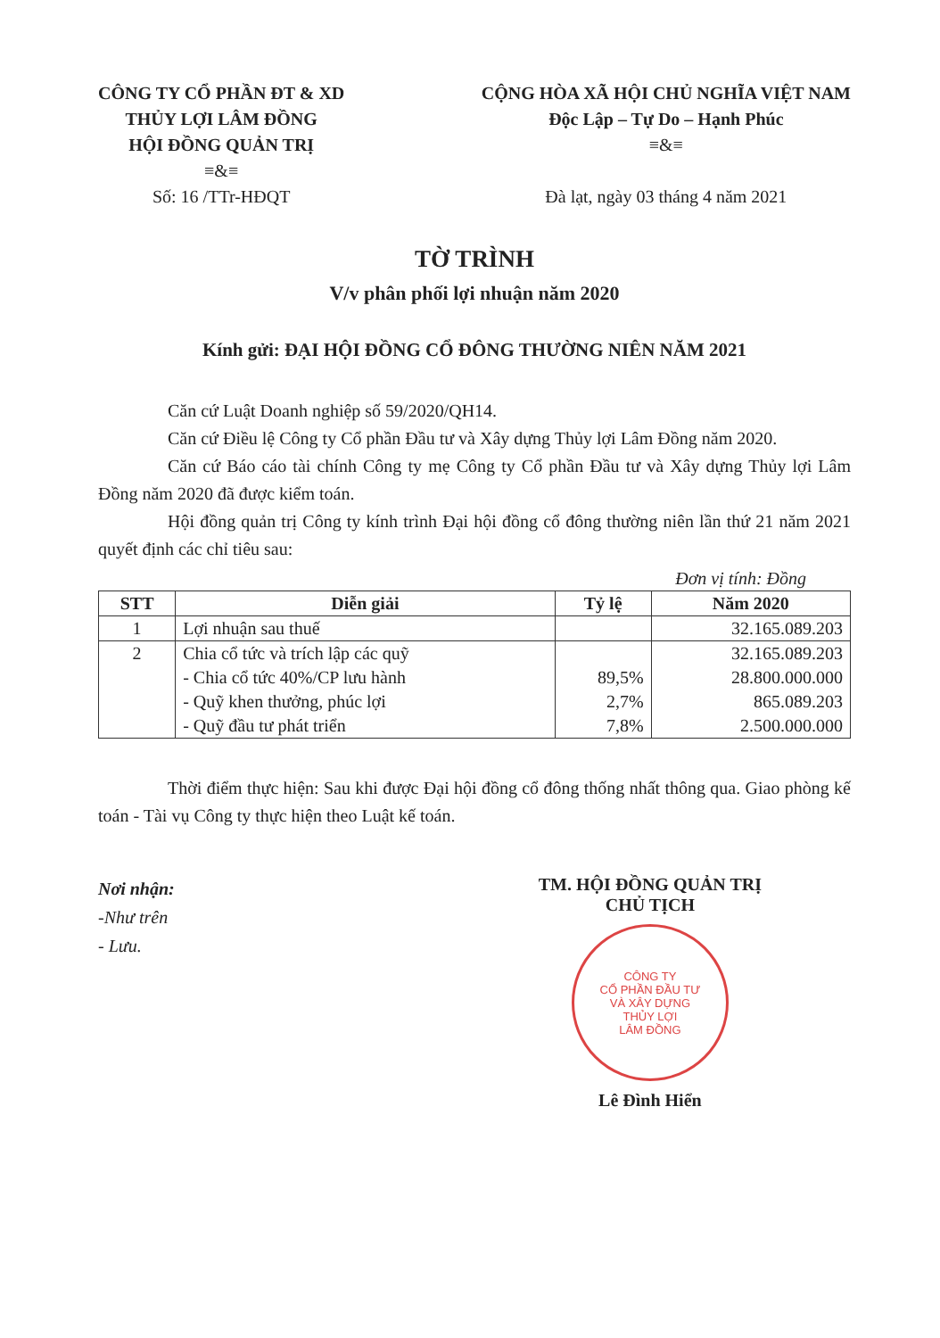CÔNG TY CỔ PHẦN ĐT & XD
THỦY LỢI LÂM ĐỒNG
HỘI ĐỒNG QUẢN TRỊ
≡&≡
Số: 16 /TTr-HĐQT
CỘNG HÒA XÃ HỘI CHỦ NGHĨA VIỆT NAM
Độc Lập – Tự Do – Hạnh Phúc
≡&≡
Đà lạt, ngày 03 tháng 4 năm 2021
TỜ TRÌNH
V/v phân phối lợi nhuận năm 2020
Kính gửi: ĐẠI HỘI ĐỒNG CỔ ĐÔNG THƯỜNG NIÊN NĂM 2021
Căn cứ Luật Doanh nghiệp số 59/2020/QH14.
Căn cứ Điều lệ Công ty Cổ phần Đầu tư và Xây dựng Thủy lợi Lâm Đồng năm 2020.
Căn cứ Báo cáo tài chính Công ty mẹ Công ty Cổ phần Đầu tư và Xây dựng Thủy lợi Lâm Đồng năm 2020 đã được kiểm toán.
Hội đồng quản trị Công ty kính trình Đại hội đồng cổ đông thường niên lần thứ 21 năm 2021 quyết định các chỉ tiêu sau:
Đơn vị tính: Đồng
| STT | Diễn giải | Tỷ lệ | Năm 2020 |
| --- | --- | --- | --- |
| 1 | Lợi nhuận sau thuế | | 32.165.089.203 |
| 2 | Chia cổ tức và trích lập các quỹ | | 32.165.089.203 |
| | - Chia cổ tức 40%/CP lưu hành | 89,5% | 28.800.000.000 |
| | - Quỹ khen thưởng, phúc lợi | 2,7% | 865.089.203 |
| | - Quỹ đầu tư phát triển | 7,8% | 2.500.000.000 |
Thời điểm thực hiện: Sau khi được Đại hội đồng cổ đông thống nhất thông qua. Giao phòng kế toán - Tài vụ Công ty thực hiện theo Luật kế toán.
Nơi nhận:
-Như trên
- Lưu.
TM. HỘI ĐỒNG QUẢN TRỊ
CHỦ TỊCH
CÔNG TY
CỔ PHẦN ĐẦU TƯ
VÀ XÂY DỰNG
THỦY LỢI
LÂM ĐỒNG
Lê Đình Hiển